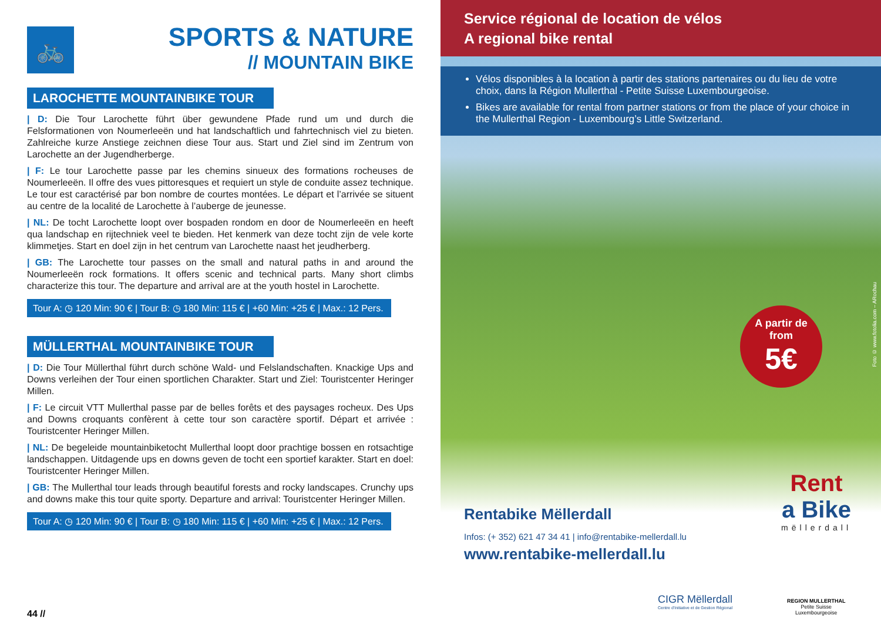🚲
SPORTS & NATURE
// MOUNTAIN BIKE
LAROCHETTE MOUNTAINBIKE TOUR
| D: Die Tour Larochette führt über gewundene Pfade rund um und durch die Felsformationen von Noumerleeën und hat landschaftlich und fahrtechnisch viel zu bieten. Zahlreiche kurze Anstiege zeichnen diese Tour aus. Start und Ziel sind im Zentrum von Larochette an der Jugendherberge.
| F: Le tour Larochette passe par les chemins sinueux des formations rocheuses de Noumerleeën. Il offre des vues pittoresques et requiert un style de conduite assez technique. Le tour est caractérisé par bon nombre de courtes montées. Le départ et l’arrivée se situent au centre de la localité de Larochette à l’auberge de jeunesse.
| NL: De tocht Larochette loopt over bospaden rondom en door de Noumerleeën en heeft qua landschap en rijtechniek veel te bieden. Het kenmerk van deze tocht zijn de vele korte klimmetjes. Start en doel zijn in het centrum van Larochette naast het jeudherberg.
| GB: The Larochette tour passes on the small and natural paths in and around the Noumerleeën rock formations. It offers scenic and technical parts. Many short climbs characterize this tour. The departure and arrival are at the youth hostel in Larochette.
Tour A: ◷ 120 Min: 90 € | Tour B: ◷ 180 Min: 115 € | +60 Min: +25 € | Max.: 12 Pers.
MÜLLERTHAL MOUNTAINBIKE TOUR
| D: Die Tour Müllerthal führt durch schöne Wald- und Felslandschaften. Knackige Ups and Downs verleihen der Tour einen sportlichen Charakter. Start und Ziel: Touristcenter Heringer Millen.
| F: Le circuit VTT Mullerthal passe par de belles forêts et des paysages rocheux. Des Ups and Downs croquants confèrent à cette tour son caractère sportif. Départ et arrivée : Touristcenter Heringer Millen.
| NL: De begeleide mountainbiketocht Mullerthal loopt door prachtige bossen en rotsachtige landschappen. Uitdagende ups en downs geven de tocht een sportief karakter. Start en doel: Touristcenter Heringer Millen.
| GB: The Mullerthal tour leads through beautiful forests and rocky landscapes. Crunchy ups and downs make this tour quite sporty. Departure and arrival: Touristcenter Heringer Millen.
Tour A: ◷ 120 Min: 90 € | Tour B: ◷ 180 Min: 115 € | +60 Min: +25 € | Max.: 12 Pers.
44 //
Service régional de location de vélos
A regional bike rental
Vélos disponibles à la location à partir des stations partenaires ou du lieu de votre choix, dans la Région Mullerthal - Petite Suisse Luxembourgeoise.
Bikes are available for rental from partner stations or from the place of your choice in the Mullerthal Region - Luxembourg’s Little Switzerland.
Foto © www.fotolia.com – ARochau
A partir de
from
5€
Rentabike Mëllerdall
Infos: (+ 352) 621 47 34 41 | info@rentabike-mellerdall.lu
www.rentabike-mellerdall.lu
Rent
a Bike
mëllerdall
CIGR Mëllerdall
Centre d'Initiative et de Gestion Régional
REGION MULLERTHAL
Petite Suisse
Luxembourgeoise